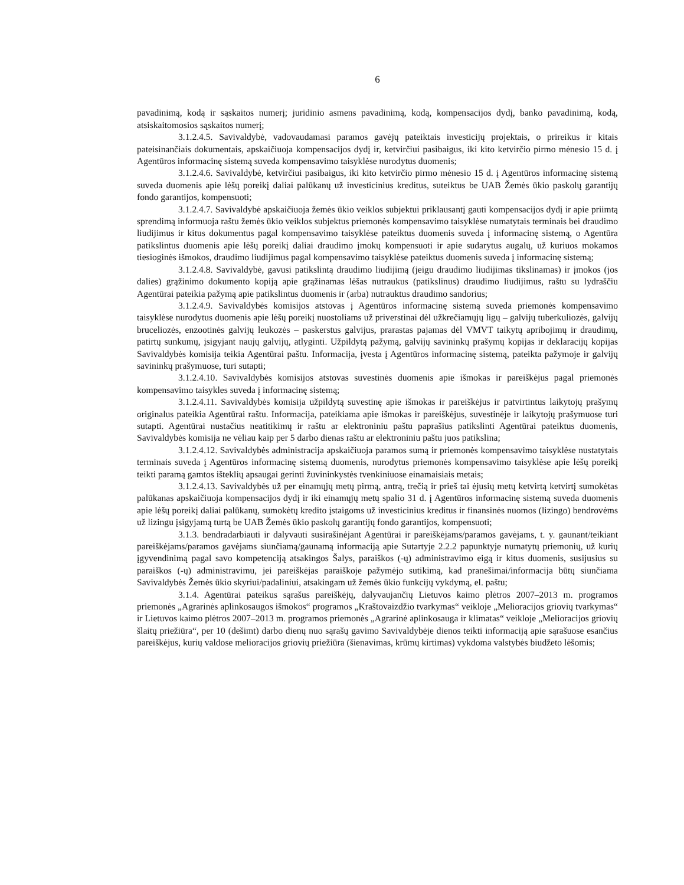6
pavadinimą, kodą ir sąskaitos numerį; juridinio asmens pavadinimą, kodą, kompensacijos dydį, banko pavadinimą, kodą, atsiskaitomosios sąskaitos numerį;
3.1.2.4.5. Savivaldybė, vadovaudamasi paramos gavėjų pateiktais investicijų projektais, o prireikus ir kitais pateisinančiais dokumentais, apskaičiuoja kompensacijos dydį ir, ketvirčiui pasibaigus, iki kito ketvirčio pirmo mėnesio 15 d. į Agentūros informacinę sistemą suveda kompensavimo taisyklėse nurodytus duomenis;
3.1.2.4.6. Savivaldybė, ketvirčiui pasibaigus, iki kito ketvirčio pirmo mėnesio 15 d. į Agentūros informacinę sistemą suveda duomenis apie lėšų poreikį daliai palūkanų už investicinius kreditus, suteiktus be UAB Žemės ūkio paskolų garantijų fondo garantijos, kompensuoti;
3.1.2.4.7. Savivaldybė apskaičiuoja žemės ūkio veiklos subjektui priklausantį gauti kompensacijos dydį ir apie priimtą sprendimą informuoja raštu žemės ūkio veiklos subjektus priemonės kompensavimo taisyklėse numatytais terminais bei draudimo liudijimus ir kitus dokumentus pagal kompensavimo taisyklėse pateiktus duomenis suveda į informacinę sistemą, o Agentūra patikslintus duomenis apie lėšų poreikį daliai draudimo įmokų kompensuoti ir apie sudarytus augalų, už kuriuos mokamos tiesioginės išmokos, draudimo liudijimus pagal kompensavimo taisyklėse pateiktus duomenis suveda į informacinę sistemą;
3.1.2.4.8. Savivaldybė, gavusi patikslintą draudimo liudijimą (jeigu draudimo liudijimas tikslinamas) ir įmokos (jos dalies) grąžinimo dokumento kopiją apie grąžinamas lėšas nutraukus (patikslinus) draudimo liudijimus, raštu su lydraščiu Agentūrai pateikia pažymą apie patikslintus duomenis ir (arba) nutrauktus draudimo sandorius;
3.1.2.4.9. Savivaldybės komisijos atstovas į Agentūros informacinę sistemą suveda priemonės kompensavimo taisyklėse nurodytus duomenis apie lėšų poreikį nuostoliams už priverstinai dėl užkrečiamųjų ligų – galvijų tuberkuliozės, galvijų bruceliozės, enzootinės galvijų leukozės – paskerstus galvijus, prarastas pajamas dėl VMVT taikytų apribojimų ir draudimų, patirtų sunkumų, įsigyjant naujų galvijų, atlyginti. Užpildytą pažymą, galvijų savininkų prašymų kopijas ir deklaracijų kopijas Savivaldybės komisija teikia Agentūrai paštu. Informacija, įvesta į Agentūros informacinę sistemą, pateikta pažymoje ir galvijų savininkų prašymuose, turi sutapti;
3.1.2.4.10. Savivaldybės komisijos atstovas suvestinės duomenis apie išmokas ir pareiškėjus pagal priemonės kompensavimo taisykles suveda į informacinę sistemą;
3.1.2.4.11. Savivaldybės komisija užpildytą suvestinę apie išmokas ir pareiškėjus ir patvirtintus laikytojų prašymų originalus pateikia Agentūrai raštu. Informacija, pateikiama apie išmokas ir pareiškėjus, suvestinėje ir laikytojų prašymuose turi sutapti. Agentūrai nustačius neatitikimų ir raštu ar elektroniniu paštu paprašius patikslinti Agentūrai pateiktus duomenis, Savivaldybės komisija ne vėliau kaip per 5 darbo dienas raštu ar elektroniniu paštu juos patikslina;
3.1.2.4.12. Savivaldybės administracija apskaičiuoja paramos sumą ir priemonės kompensavimo taisyklėse nustatytais terminais suveda į Agentūros informacinę sistemą duomenis, nurodytus priemonės kompensavimo taisyklėse apie lėšų poreikį teikti paramą gamtos išteklių apsaugai gerinti žuvininkystės tvenkiniuose einamaisiais metais;
3.1.2.4.13. Savivaldybės už per einamųjų metų pirmą, antrą, trečią ir prieš tai ėjusių metų ketvirtą ketvirtį sumokėtas palūkanas apskaičiuoja kompensacijos dydį ir iki einamųjų metų spalio 31 d. į Agentūros informacinę sistemą suveda duomenis apie lėšų poreikį daliai palūkanų, sumokėtų kredito įstaigoms už investicinius kreditus ir finansinės nuomos (lizingo) bendrovėms už lizingu įsigyjamą turtą be UAB Žemės ūkio paskolų garantijų fondo garantijos, kompensuoti;
3.1.3. bendradarbiauti ir dalyvauti susirašinėjant Agentūrai ir pareiškėjams/paramos gavėjams, t. y. gaunant/teikiant pareiškėjams/paramos gavėjams siunčiamą/gaunamą informaciją apie Sutartyje 2.2.2 papunktyje numatytų priemonių, už kurių įgyvendinimą pagal savo kompetenciją atsakingos Šalys, paraiškos (-ų) administravimo eigą ir kitus duomenis, susijusius su paraiškos (-ų) administravimu, jei pareiškėjas paraiškoje pažymėjo sutikimą, kad pranešimai/informacija būtų siunčiama Savivaldybės Žemės ūkio skyriui/padaliniui, atsakingam už žemės ūkio funkcijų vykdymą, el. paštu;
3.1.4. Agentūrai pateikus sąrašus pareiškėjų, dalyvaujančių Lietuvos kaimo plėtros 2007–2013 m. programos priemonės „Agrarinės aplinkosaugos išmokos“ programos „Kraštovaizdžio tvarkymas“ veikloje „Melioracijos griovių tvarkymas“ ir Lietuvos kaimo plėtros 2007–2013 m. programos priemonės „Agrarinė aplinkosauga ir klimatas“ veikloje „Melioracijos griovių šlaitų priežiūra“, per 10 (dešimt) darbo dienų nuo sąrašų gavimo Savivaldybėje dienos teikti informaciją apie sąrašuose esančius pareiškėjus, kurių valdose melioracijos griovių priežiūra (šienavimas, krūmų kirtimas) vykdoma valstybės biudžeto lėšomis;